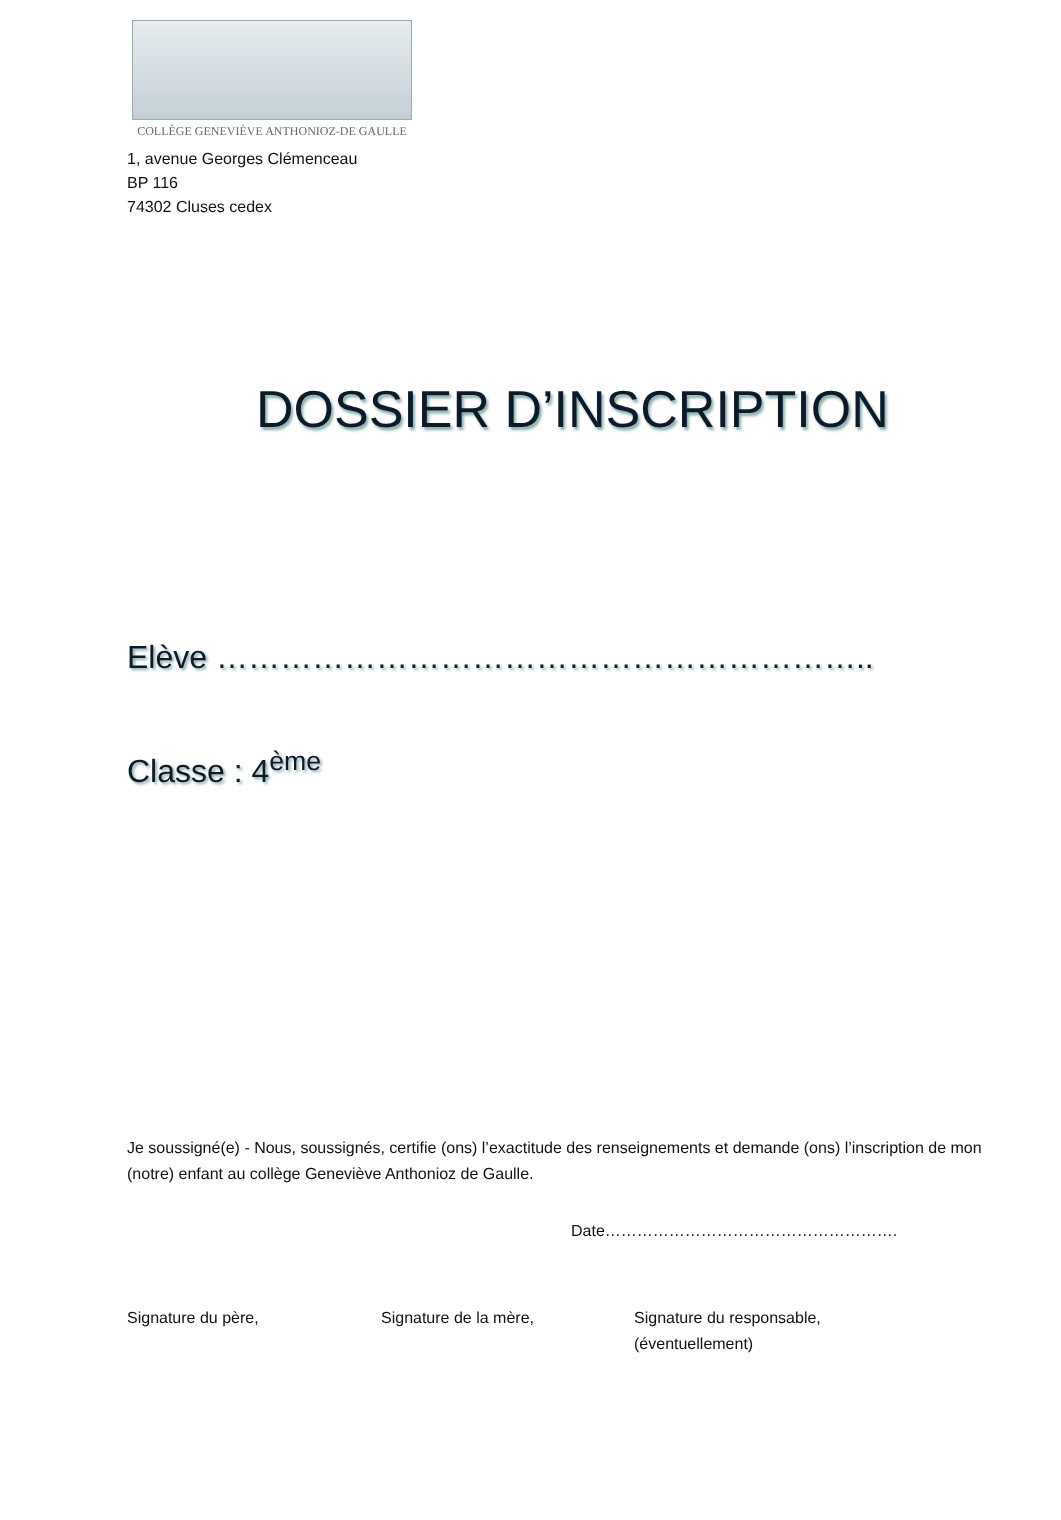COLLÈGE GENEVIÈVE ANTHONIOZ-DE GAULLE
1, avenue Georges Clémenceau
BP 116
74302 Cluses cedex
DOSSIER D’INSCRIPTION
Elève ……………………………………………………..
Classe : 4<sup>ème</sup>
Je soussigné(e) - Nous, soussignés, certifie (ons) l’exactitude des renseignements et demande (ons) l’inscription de mon (notre) enfant au collège Geneviève Anthonioz de Gaulle.
Date……………………………………………….
Signature du père, Signature de la mère, Signature du responsable,
(éventuellement)